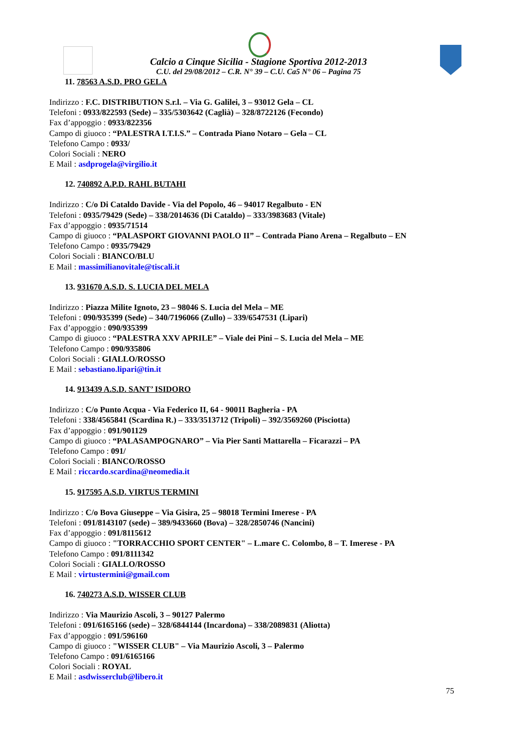Calcio a Cinque Sicilia - Stagione Sportiva 2012-2013
C.U. del 29/08/2012 – C.R. N° 39 – C.U. Ca5 N° 06 – Pagina 75
11. 78563 A.S.D. PRO GELA
Indirizzo : F.C. DISTRIBUTION S.r.l. – Via G. Galilei, 3 – 93012 Gela – CL
Telefoni : 0933/822593 (Sede) – 335/5303642 (Caglià) – 328/8722126 (Fecondo)
Fax d’appoggio : 0933/822356
Campo di giuoco : “PALESTRA I.T.I.S.” – Contrada Piano Notaro – Gela – CL
Telefono Campo : 0933/
Colori Sociali : NERO
E Mail : asdprogela@virgilio.it
12. 740892 A.P.D. RAHL BUTAHI
Indirizzo : C/o Di Cataldo Davide - Via del Popolo, 46 – 94017 Regalbuto - EN
Telefoni : 0935/79429 (Sede) – 338/2014636 (Di Cataldo) – 333/3983683 (Vitale)
Fax d’appoggio : 0935/71514
Campo di giuoco : “PALASPORT GIOVANNI PAOLO II” – Contrada Piano Arena – Regalbuto – EN
Telefono Campo : 0935/79429
Colori Sociali : BIANCO/BLU
E Mail : massimilianovitale@tiscali.it
13. 931670 A.S.D. S. LUCIA DEL MELA
Indirizzo : Piazza Milite Ignoto, 23 – 98046 S. Lucia del Mela – ME
Telefoni : 090/935399 (Sede) – 340/7196066 (Zullo) – 339/6547531 (Lipari)
Fax d’appoggio : 090/935399
Campo di giuoco : “PALESTRA XXV APRILE” – Viale dei Pini – S. Lucia del Mela – ME
Telefono Campo : 090/935806
Colori Sociali : GIALLO/ROSSO
E Mail : sebastiano.lipari@tin.it
14. 913439 A.S.D. SANT’ ISIDORO
Indirizzo : C/o Punto Acqua - Via Federico II, 64 - 90011 Bagheria - PA
Telefoni : 338/4565841 (Scardina R.) – 333/3513712 (Tripoli) – 392/3569260 (Pisciotta)
Fax d’appoggio : 091/901129
Campo di giuoco : “PALASAMPOGNARO” – Via Pier Santi Mattarella – Ficarazzi – PA
Telefono Campo : 091/
Colori Sociali : BIANCO/ROSSO
E Mail : riccardo.scardina@neomedia.it
15. 917595 A.S.D. VIRTUS TERMINI
Indirizzo : C/o Bova Giuseppe – Via Gisira, 25 – 98018 Termini Imerese - PA
Telefoni : 091/8143107 (sede) – 389/9433660 (Bova) – 328/2850746 (Nancini)
Fax d’appoggio : 091/8115612
Campo di giuoco : "TORRACCHIO SPORT CENTER" – L.mare C. Colombo, 8 – T. Imerese - PA
Telefono Campo : 091/8111342
Colori Sociali : GIALLO/ROSSO
E Mail : virtustermini@gmail.com
16. 740273 A.S.D. WISSER CLUB
Indirizzo : Via Maurizio Ascoli, 3 – 90127 Palermo
Telefoni : 091/6165166 (sede) – 328/6844144 (Incardona) – 338/2089831 (Aliotta)
Fax d’appoggio : 091/596160
Campo di giuoco : "WISSER CLUB" – Via Maurizio Ascoli, 3 – Palermo
Telefono Campo : 091/6165166
Colori Sociali : ROYAL
E Mail : asdwisserclub@libero.it
75